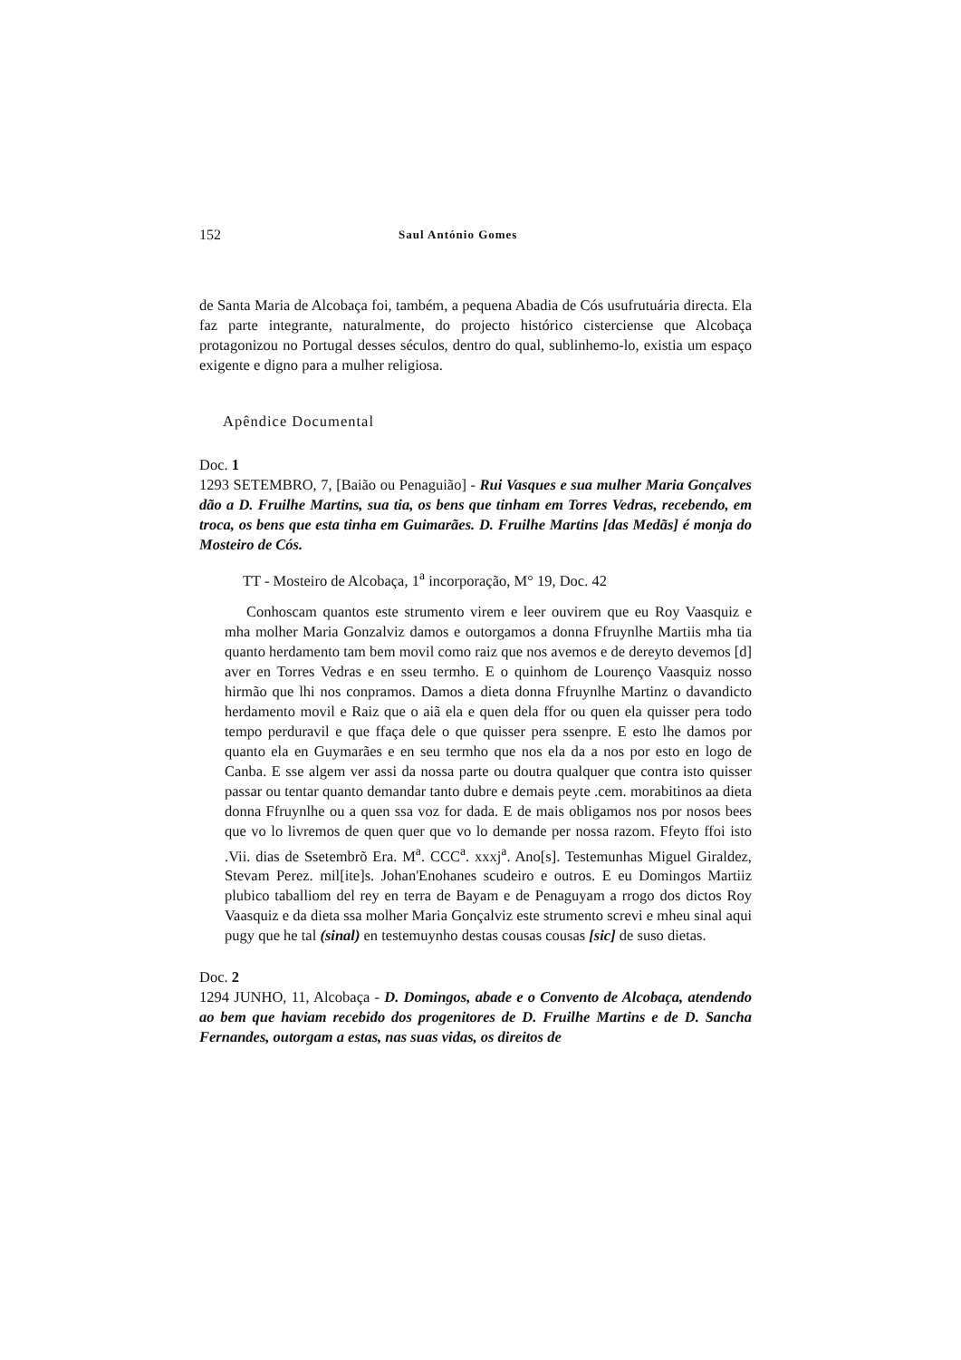152 Saul António Gomes
de Santa Maria de Alcobaça foi, também, a pequena Abadia de Cós usufrutuária directa. Ela faz parte integrante, naturalmente, do projecto histórico cisterciense que Alcobaça protagonizou no Portugal desses séculos, dentro do qual, sublinhemo-lo, existia um espaço exigente e digno para a mulher religiosa.
Apêndice Documental
Doc. 1
1293 SETEMBRO, 7, [Baião ou Penaguião] - Rui Vasques e sua mulher Maria Gonçalves dão a D. Fruilhe Martins, sua tia, os bens que tinham em Torres Vedras, recebendo, em troca, os bens que esta tinha em Guimarães. D. Fruilhe Martins [das Medãs] é monja do Mosteiro de Cós.
TT - Mosteiro de Alcobaça, 1<sup>a</sup> incorporação, M° 19, Doc. 42
Conhoscam quantos este strumento virem e leer ouvirem que eu Roy Vaasquiz e mha molher Maria Gonzalviz damos e outorgamos a donna Ffruynlhe Martiis mha tia quanto herdamento tam bem movil como raiz que nos avemos e de dereyto devemos [d] aver en Torres Vedras e en sseu termho. E o quinhom de Lourenço Vaasquiz nosso hirmão que lhi nos conpramos. Damos a dieta donna Ffruynlhe Martinz o davandicto herdamento movil e Raiz que o aiã ela e quen dela ffor ou quen ela quisser pera todo tempo perduravil e que ffaça dele o que quisser pera ssenpre. E esto lhe damos por quanto ela en Guymarães e en seu termho que nos ela da a nos por esto en logo de Canba. E sse algem ver assi da nossa parte ou doutra qualquer que contra isto quisser passar ou tentar quanto demandar tanto dubre e demais peyte .cem. morabitinos aa dieta donna Ffruynlhe ou a quen ssa voz for dada. E de mais obligamos nos por nosos bees que vo lo livremos de quen quer que vo lo demande per nossa razom. Ffeyto ffoi isto .Vii. dias de Ssetembrõ Era. M<sup>a</sup>. CCC<sup>a</sup>. xxxj<sup>a</sup>. Ano[s]. Testemunhas Miguel Giraldez, Stevam Perez. mil[ite]s. Johan'Enohanes scudeiro e outros. E eu Domingos Martiiz plubico taballiom del rey en terra de Bayam e de Penaguyam a rrogo dos dictos Roy Vaasquiz e da dieta ssa molher Maria Gonçalviz este strumento screvi e mheu sinal aqui pugy que he tal (sinal) en testemuynho destas cousas cousas [sic] de suso dietas.
Doc. 2
1294 JUNHO, 11, Alcobaça - D. Domingos, abade e o Convento de Alcobaça, atendendo ao bem que haviam recebido dos progenitores de D. Fruilhe Martins e de D. Sancha Fernandes, outorgam a estas, nas suas vidas, os direitos de